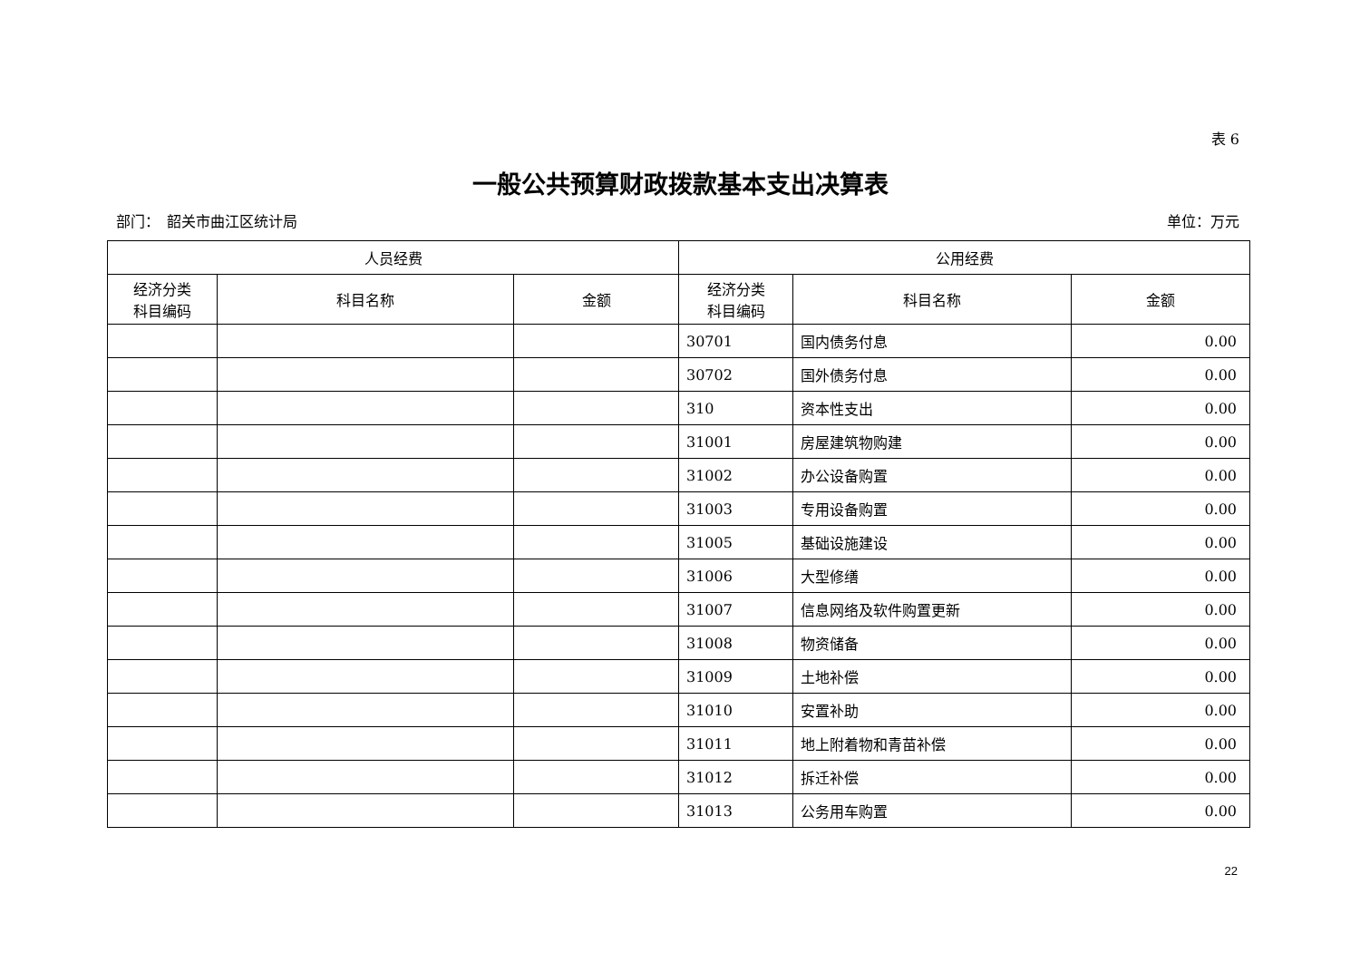表 6
一般公共预算财政拨款基本支出决算表
部门：　韶关市曲江区统计局 单位：万元
| 人员经费 | | | 公用经费 | | |
| --- | --- | --- | --- | --- | --- |
| 经济分类 科目编码 | 科目名称 | 金额 | 经济分类 科目编码 | 科目名称 | 金额 |
| | | | 30701 | 国内债务付息 | 0.00 |
| | | | 30702 | 国外债务付息 | 0.00 |
| | | | 310 | 资本性支出 | 0.00 |
| | | | 31001 | 房屋建筑物购建 | 0.00 |
| | | | 31002 | 办公设备购置 | 0.00 |
| | | | 31003 | 专用设备购置 | 0.00 |
| | | | 31005 | 基础设施建设 | 0.00 |
| | | | 31006 | 大型修缮 | 0.00 |
| | | | 31007 | 信息网络及软件购置更新 | 0.00 |
| | | | 31008 | 物资储备 | 0.00 |
| | | | 31009 | 土地补偿 | 0.00 |
| | | | 31010 | 安置补助 | 0.00 |
| | | | 31011 | 地上附着物和青苗补偿 | 0.00 |
| | | | 31012 | 拆迁补偿 | 0.00 |
| | | | 31013 | 公务用车购置 | 0.00 |
22